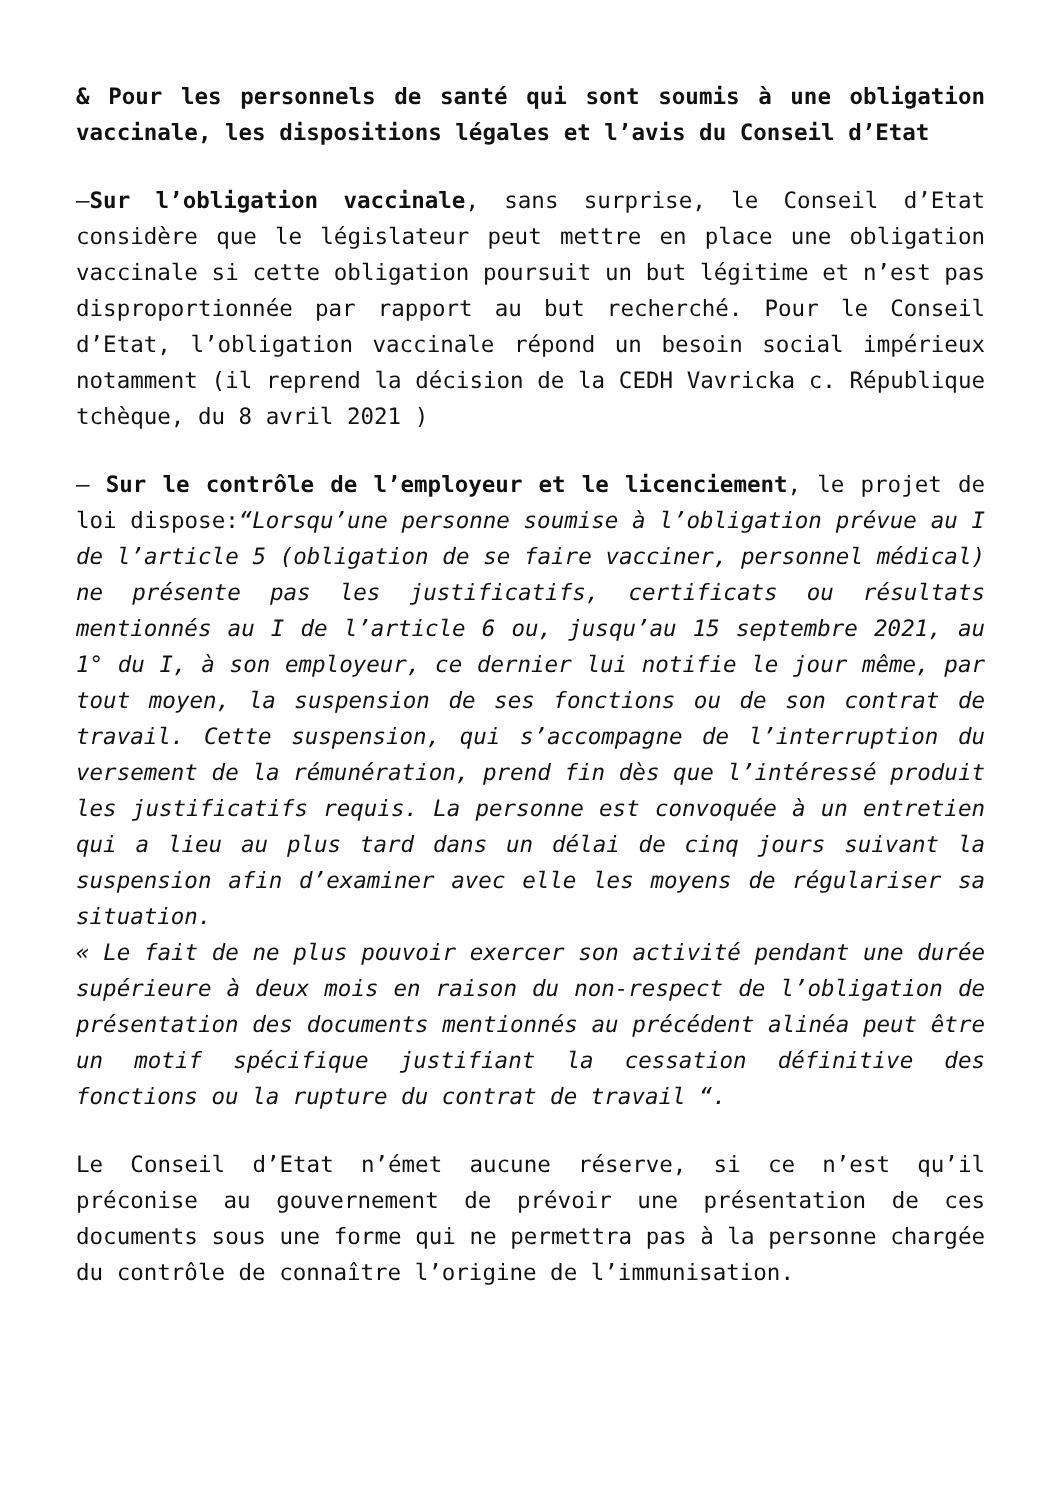& Pour les personnels de santé qui sont soumis à une obligation vaccinale, les dispositions légales et l’avis du Conseil d’Etat
–Sur l’obligation vaccinale, sans surprise, le Conseil d’Etat considère que le législateur peut mettre en place une obligation vaccinale si cette obligation poursuit un but légitime et n’est pas disproportionnée par rapport au but recherché. Pour le Conseil d’Etat, l’obligation vaccinale répond un besoin social impérieux notamment (il reprend la décision de la CEDH Vavricka c. République tchèque, du 8 avril 2021 )
– Sur le contrôle de l’employeur et le licenciement, le projet de loi dispose:“Lorsqu’une personne soumise à l’obligation prévue au I de l’article 5 (obligation de se faire vacciner, personnel médical) ne présente pas les justificatifs, certificats ou résultats mentionnés au I de l’article 6 ou, jusqu’au 15 septembre 2021, au 1° du I, à son employeur, ce dernier lui notifie le jour même, par tout moyen, la suspension de ses fonctions ou de son contrat de travail. Cette suspension, qui s’accompagne de l’interruption du versement de la rémunération, prend fin dès que l’intéressé produit les justificatifs requis. La personne est convoquée à un entretien qui a lieu au plus tard dans un délai de cinq jours suivant la suspension afin d’examiner avec elle les moyens de régulariser sa situation.
« Le fait de ne plus pouvoir exercer son activité pendant une durée supérieure à deux mois en raison du non-respect de l’obligation de présentation des documents mentionnés au précédent alinéa peut être un motif spécifique justifiant la cessation définitive des fonctions ou la rupture du contrat de travail “.
Le Conseil d’Etat n’émet aucune réserve, si ce n’est qu’il préconise au gouvernement de prévoir une présentation de ces documents sous une forme qui ne permettra pas à la personne chargée du contrôle de connaître l’origine de l’immunisation.